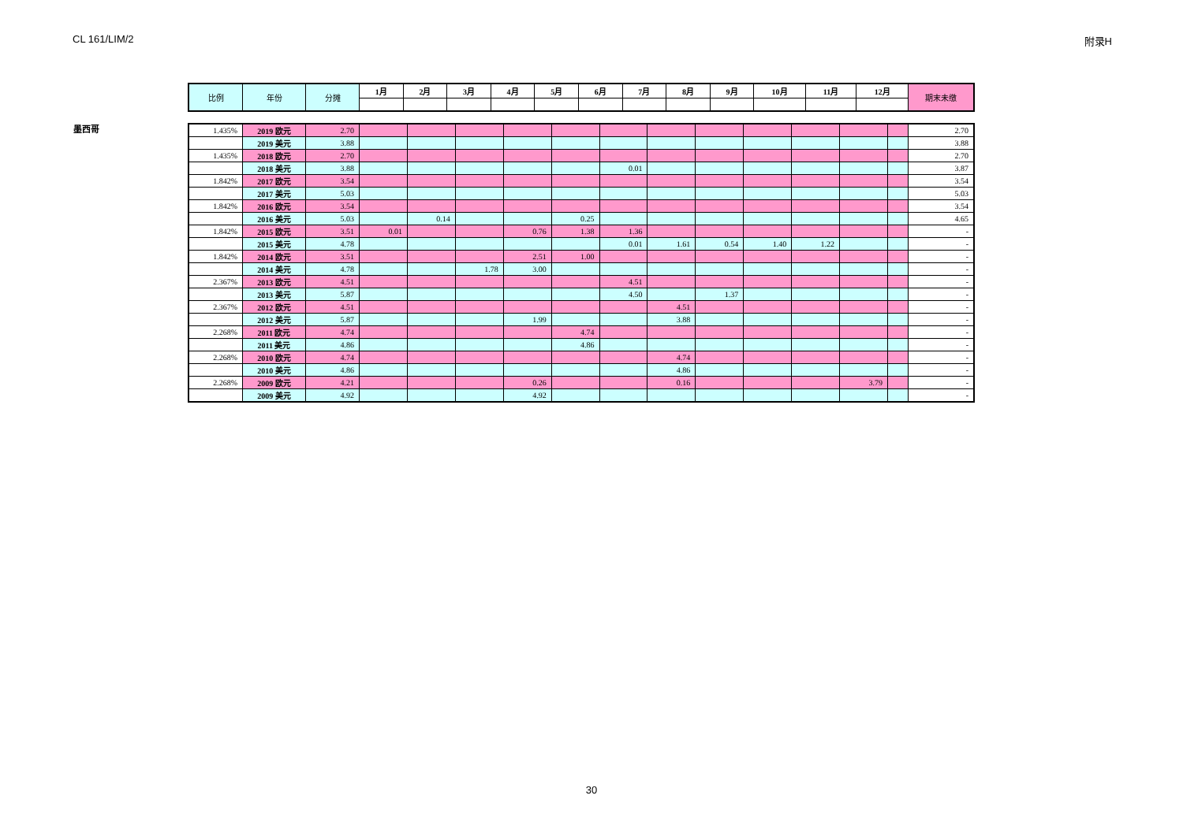CL 161/LIM/2 附录H
墨西哥
| 比例 | 年份 | 分摊 | 1月 | 2月 | 3月 | 4月 | 5月 | 6月 | 7月 | 8月 | 9月 | 10月 | 11月 | 12月 | 期末未缴 |
| 1.435% | 2019 欧元 | 2.70 | | | | | | | | | | | | | 2.70 |
| | 2019 美元 | 3.88 | | | | | | | | | | | | | 3.88 |
| 1.435% | 2018 欧元 | 2.70 | | | | | | | | | | | | | 2.70 |
| | 2018 美元 | 3.88 | | | | | | 0.01 | | | | | | | 3.87 |
| 1.842% | 2017 欧元 | 3.54 | | | | | | | | | | | | | 3.54 |
| | 2017 美元 | 5.03 | | | | | | | | | | | | | 5.03 |
| 1.842% | 2016 欧元 | 3.54 | | | | | | | | | | | | | 3.54 |
| | 2016 美元 | 5.03 | | 0.14 | | | 0.25 | | | | | | | | 4.65 |
| 1.842% | 2015 欧元 | 3.51 | 0.01 | | | 0.76 | 1.38 | 1.36 | | | | | | | - |
| | 2015 美元 | 4.78 | | | | | | 0.01 | 1.61 | 0.54 | 1.40 | 1.22 | | | - |
| 1.842% | 2014 欧元 | 3.51 | | | | 2.51 | 1.00 | | | | | | | | - |
| | 2014 美元 | 4.78 | | | 1.78 | 3.00 | | | | | | | | | - |
| 2.367% | 2013 欧元 | 4.51 | | | | | | 4.51 | | | | | | | - |
| | 2013 美元 | 5.87 | | | | | | 4.50 | | 1.37 | | | | | - |
| 2.367% | 2012 欧元 | 4.51 | | | | | | | 4.51 | | | | | | - |
| | 2012 美元 | 5.87 | | | | 1.99 | | | 3.88 | | | | | | - |
| 2.268% | 2011 欧元 | 4.74 | | | | | 4.74 | | | | | | | | - |
| | 2011 美元 | 4.86 | | | | | 4.86 | | | | | | | | - |
| 2.268% | 2010 欧元 | 4.74 | | | | | | | 4.74 | | | | | | - |
| | 2010 美元 | 4.86 | | | | | | | 4.86 | | | | | | - |
| 2.268% | 2009 欧元 | 4.21 | | | | 0.26 | | | 0.16 | | | | 3.79 | | - |
| | 2009 美元 | 4.92 | | | | 4.92 | | | | | | | | | - |
30